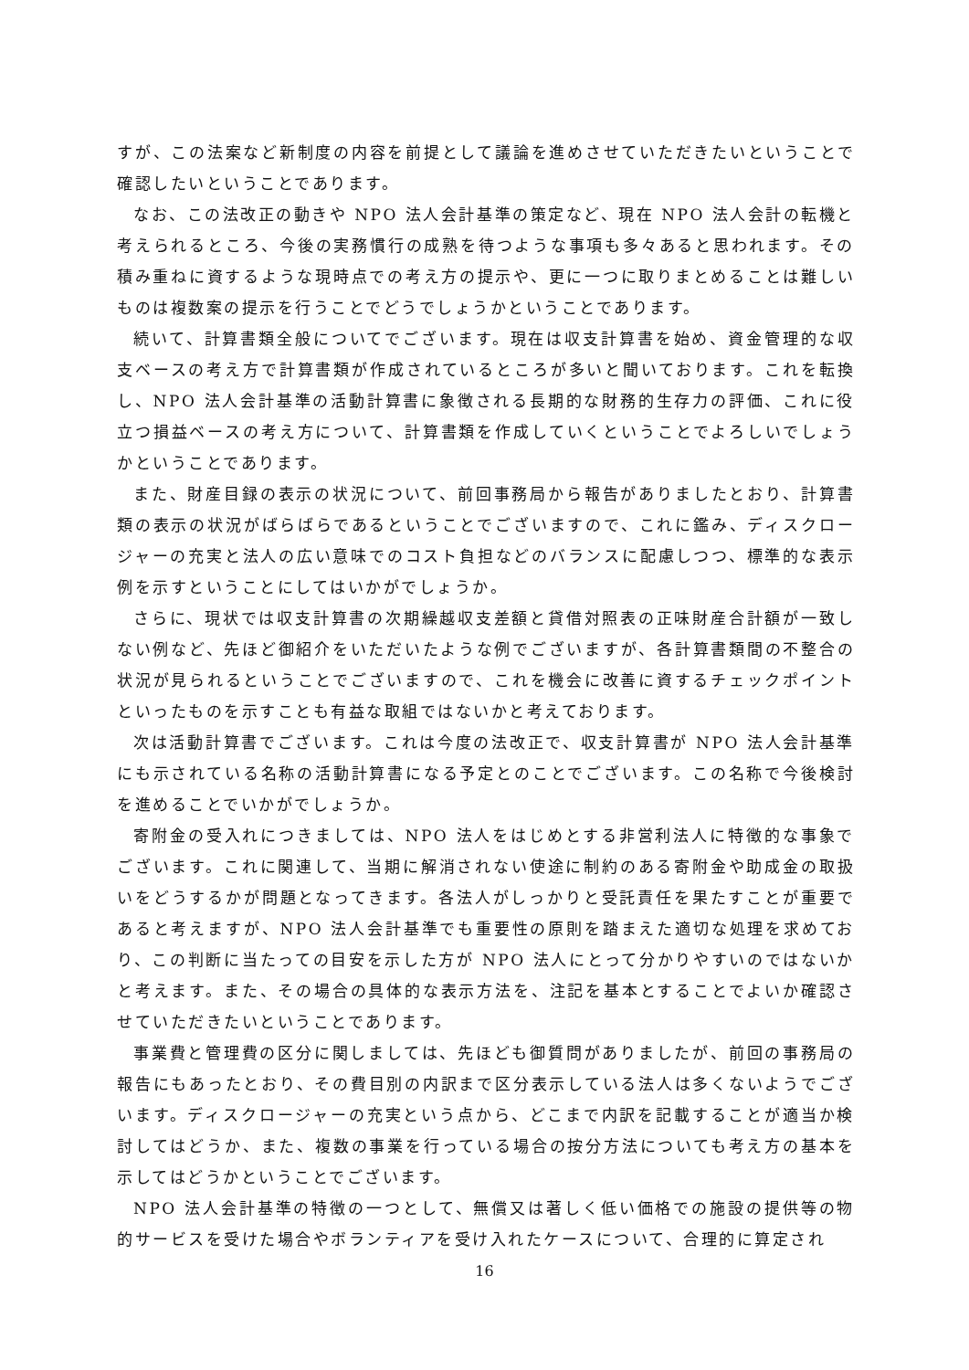すが、この法案など新制度の内容を前提として議論を進めさせていただきたいということで確認したいということであります。
なお、この法改正の動きや NPO 法人会計基準の策定など、現在 NPO 法人会計の転機と考えられるところ、今後の実務慣行の成熟を待つような事項も多々あると思われます。その積み重ねに資するような現時点での考え方の提示や、更に一つに取りまとめることは難しいものは複数案の提示を行うことでどうでしょうかということであります。
続いて、計算書類全般についてでございます。現在は収支計算書を始め、資金管理的な収支ベースの考え方で計算書類が作成されているところが多いと聞いております。これを転換し、NPO 法人会計基準の活動計算書に象徴される長期的な財務的生存力の評価、これに役立つ損益ベースの考え方について、計算書類を作成していくということでよろしいでしょうかということであります。
また、財産目録の表示の状況について、前回事務局から報告がありましたとおり、計算書類の表示の状況がばらばらであるということでございますので、これに鑑み、ディスクロージャーの充実と法人の広い意味でのコスト負担などのバランスに配慮しつつ、標準的な表示例を示すということにしてはいかがでしょうか。
さらに、現状では収支計算書の次期繰越収支差額と貸借対照表の正味財産合計額が一致しない例など、先ほど御紹介をいただいたような例でございますが、各計算書類間の不整合の状況が見られるということでございますので、これを機会に改善に資するチェックポイントといったものを示すことも有益な取組ではないかと考えております。
次は活動計算書でございます。これは今度の法改正で、収支計算書が NPO 法人会計基準にも示されている名称の活動計算書になる予定とのことでございます。この名称で今後検討を進めることでいかがでしょうか。
寄附金の受入れにつきましては、NPO 法人をはじめとする非営利法人に特徴的な事象でございます。これに関連して、当期に解消されない使途に制約のある寄附金や助成金の取扱いをどうするかが問題となってきます。各法人がしっかりと受託責任を果たすことが重要であると考えますが、NPO 法人会計基準でも重要性の原則を踏まえた適切な処理を求めており、この判断に当たっての目安を示した方が NPO 法人にとって分かりやすいのではないかと考えます。また、その場合の具体的な表示方法を、注記を基本とすることでよいか確認させていただきたいということであります。
事業費と管理費の区分に関しましては、先ほども御質問がありましたが、前回の事務局の報告にもあったとおり、その費目別の内訳まで区分表示している法人は多くないようでございます。ディスクロージャーの充実という点から、どこまで内訳を記載することが適当か検討してはどうか、また、複数の事業を行っている場合の按分方法についても考え方の基本を示してはどうかということでございます。
NPO 法人会計基準の特徴の一つとして、無償又は著しく低い価格での施設の提供等の物的サービスを受けた場合やボランティアを受け入れたケースについて、合理的に算定され
16